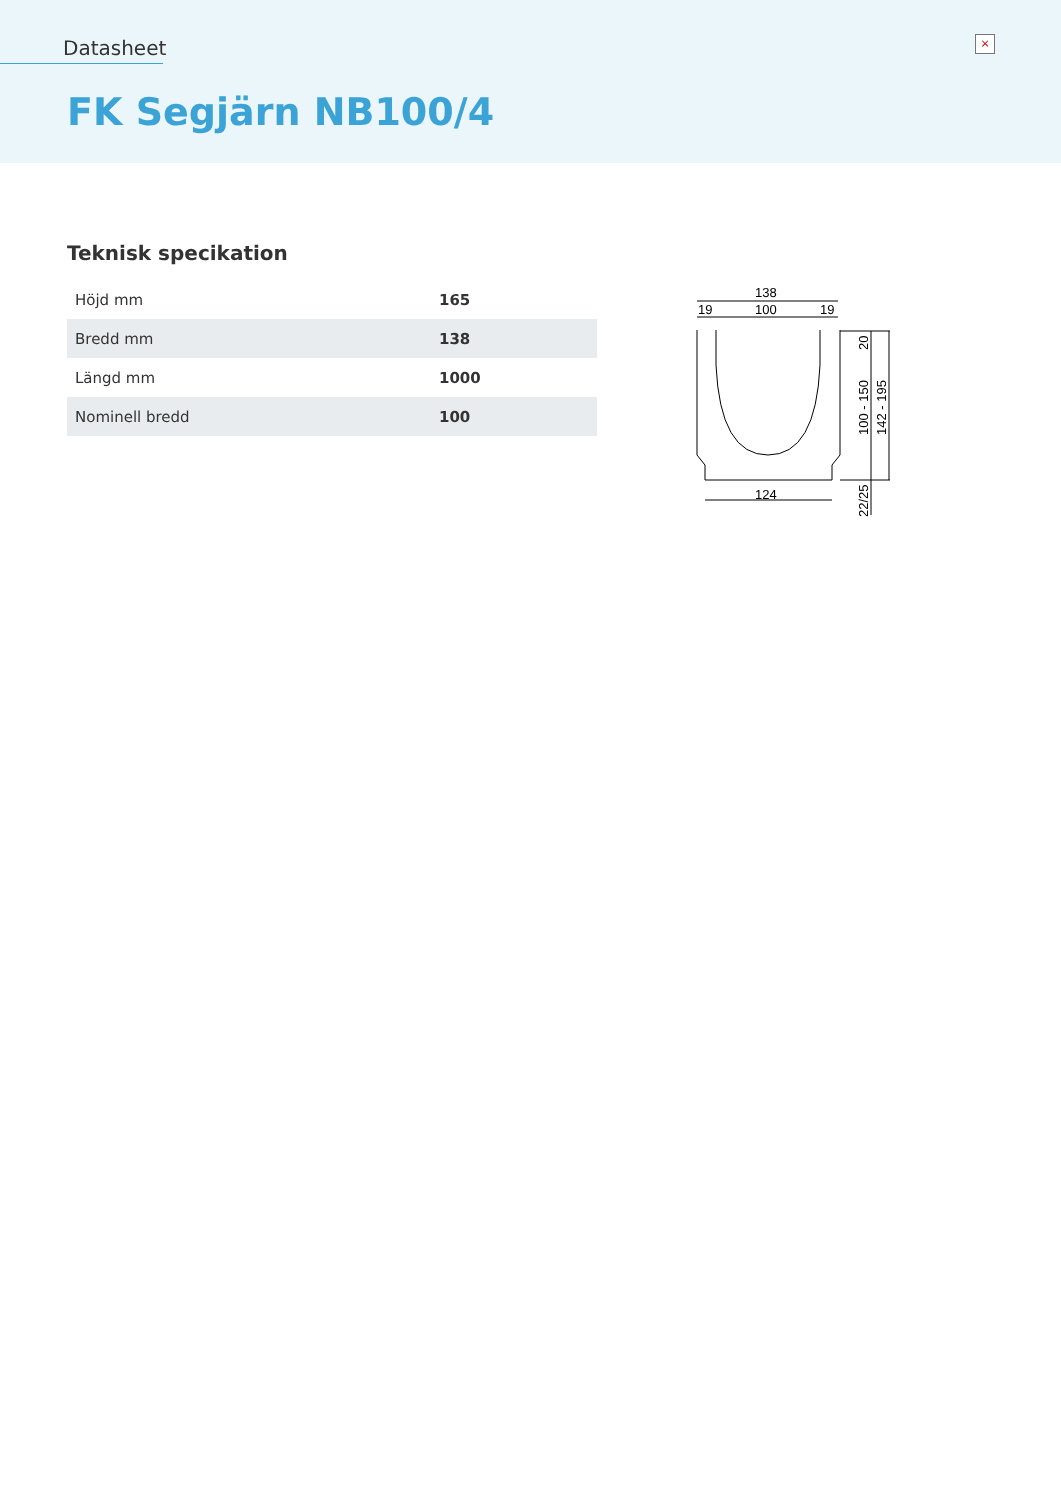Datasheet ×
FK Segjärn NB100/4
Teknisk specikation
| Höjd mm | 165 |
| Bredd mm | 138 |
| Längd mm | 1000 |
| Nominell bredd | 100 |
138
100
19
19
124
20
100 - 150
142 - 195
22/25